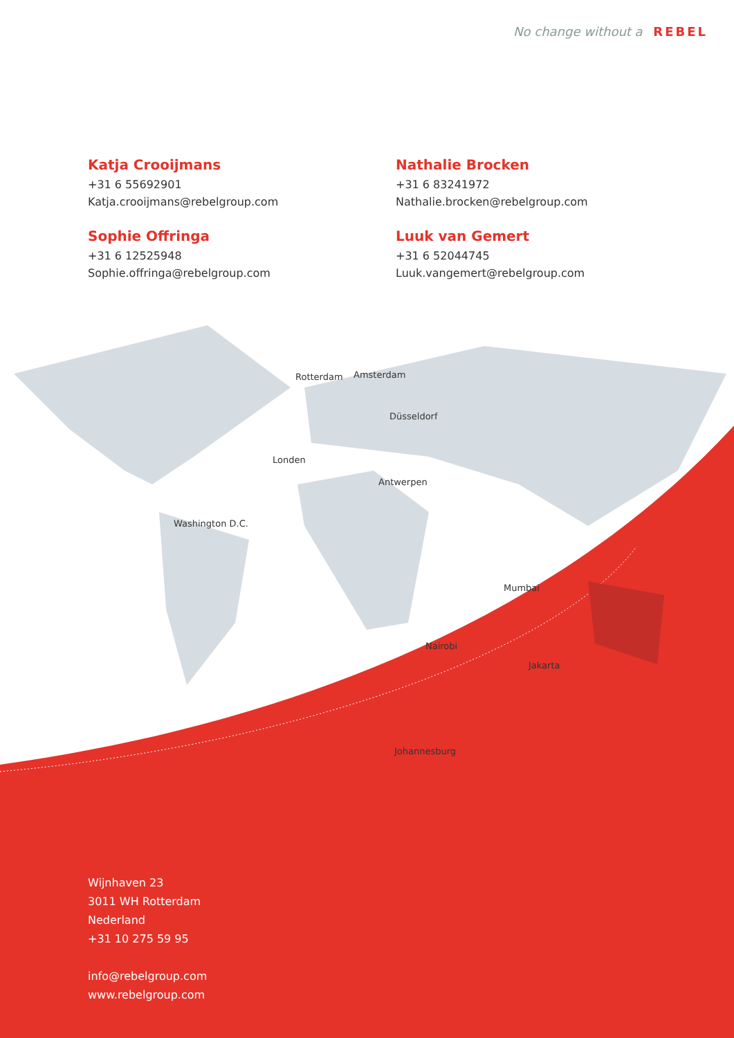No change without a REBEL
Katja Crooijmans
+31 6 55692901
Katja.crooijmans@rebelgroup.com
Nathalie Brocken
+31 6 83241972
Nathalie.brocken@rebelgroup.com
Sophie Offringa
+31 6 12525948
Sophie.offringa@rebelgroup.com
Luuk van Gemert
+31 6 52044745
Luuk.vangemert@rebelgroup.com
Rotterdam Amsterdam
Düsseldorf
Londen
Antwerpen
Washington D.C.
Mumbai
Nairobi
Jakarta
Johannesburg
Wijnhaven 23
3011 WH Rotterdam
Nederland
+31 10 275 59 95
info@rebelgroup.com
www.rebelgroup.com